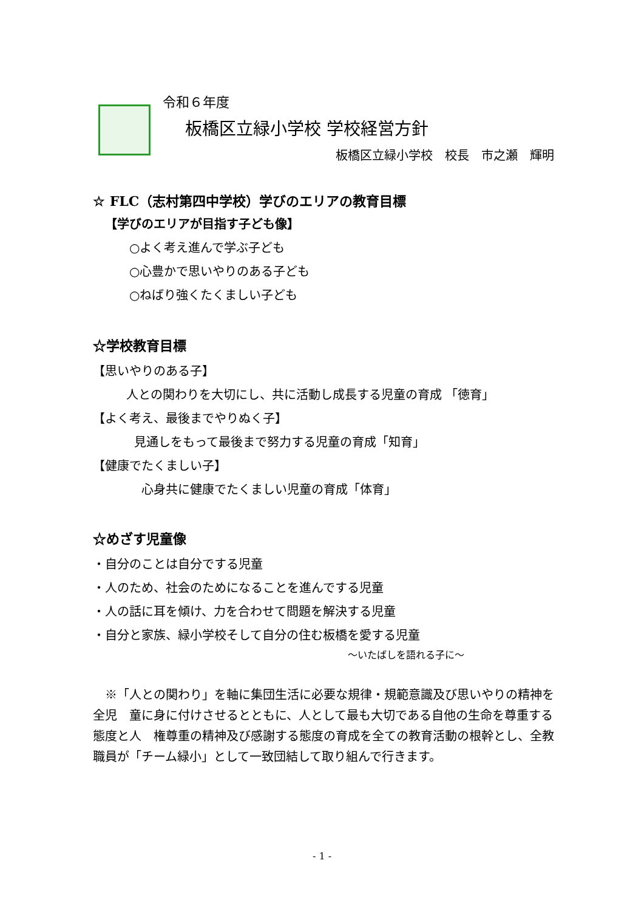令和６年度
板橋区立緑小学校 学校経営方針
板橋区立緑小学校　校長　市之瀬　輝明
☆ FLC（志村第四中学校）学びのエリアの教育目標
【学びのエリアが目指す子ども像】
○よく考え進んで学ぶ子ども
○心豊かで思いやりのある子ども
○ねばり強くたくましい子ども
☆学校教育目標
【思いやりのある子】
人との関わりを大切にし、共に活動し成長する児童の育成 「徳育」
【よく考え、最後までやりぬく子】
見通しをもって最後まで努力する児童の育成「知育」
【健康でたくましい子】
心身共に健康でたくましい児童の育成「体育」
☆めざす児童像
・自分のことは自分でする児童
・人のため、社会のためになることを進んでする児童
・人の話に耳を傾け、力を合わせて問題を解決する児童
・自分と家族、緑小学校そして自分の住む板橋を愛する児童
～いたばしを語れる子に～
　※「人との関わり」を軸に集団生活に必要な規律・規範意識及び思いやりの精神を全児　童に身に付けさせるとともに、人として最も大切である自他の生命を尊重する態度と人　権尊重の精神及び感謝する態度の育成を全ての教育活動の根幹とし、全教職員が「チーム緑小」として一致団結して取り組んで行きます。
- 1 -